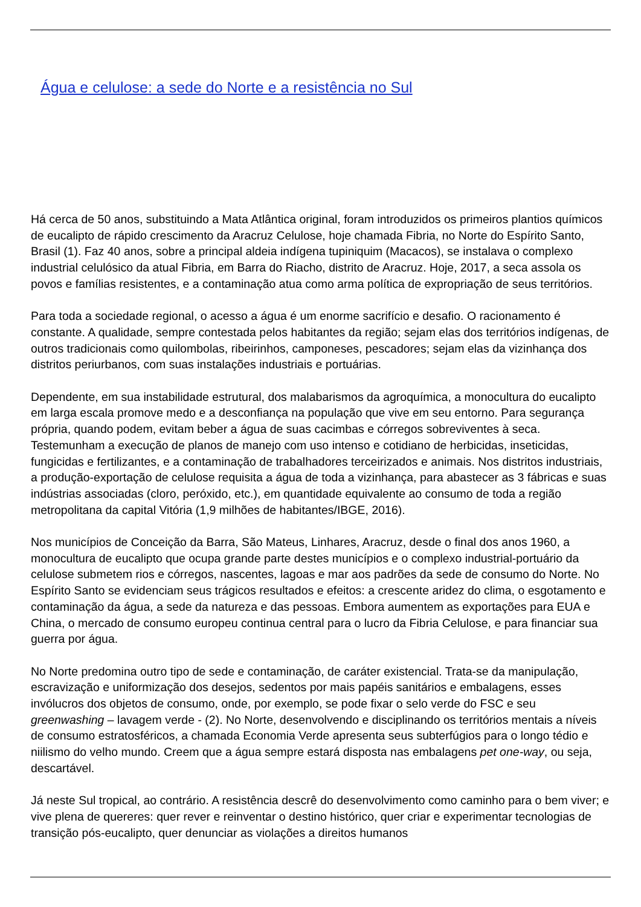Água e celulose: a sede do Norte e a resistência no Sul
Há cerca de 50 anos, substituindo a Mata Atlântica original, foram introduzidos os primeiros plantios químicos de eucalipto de rápido crescimento da Aracruz Celulose, hoje chamada Fibria, no Norte do Espírito Santo, Brasil (1). Faz 40 anos, sobre a principal aldeia indígena tupiniquim (Macacos), se instalava o complexo industrial celulósico da atual Fibria, em Barra do Riacho, distrito de Aracruz. Hoje, 2017, a seca assola os povos e famílias resistentes, e a contaminação atua como arma política de expropriação de seus territórios.
Para toda a sociedade regional, o acesso a água é um enorme sacrifício e desafio. O racionamento é constante. A qualidade, sempre contestada pelos habitantes da região; sejam elas dos territórios indígenas, de outros tradicionais como quilombolas, ribeirinhos, camponeses, pescadores; sejam elas da vizinhança dos distritos periurbanos, com suas instalações industriais e portuárias.
Dependente, em sua instabilidade estrutural, dos malabarismos da agroquímica, a monocultura do eucalipto em larga escala promove medo e a desconfiança na população que vive em seu entorno. Para segurança própria, quando podem, evitam beber a água de suas cacimbas e córregos sobreviventes à seca. Testemunham a execução de planos de manejo com uso intenso e cotidiano de herbicidas, inseticidas, fungicidas e fertilizantes, e a contaminação de trabalhadores terceirizados e animais. Nos distritos industriais, a produção-exportação de celulose requisita a água de toda a vizinhança, para abastecer as 3 fábricas e suas indústrias associadas (cloro, peróxido, etc.), em quantidade equivalente ao consumo de toda a região metropolitana da capital Vitória (1,9 milhões de habitantes/IBGE, 2016).
Nos municípios de Conceição da Barra, São Mateus, Linhares, Aracruz, desde o final dos anos 1960, a monocultura de eucalipto que ocupa grande parte destes municípios e o complexo industrial-portuário da celulose submetem rios e córregos, nascentes, lagoas e mar aos padrões da sede de consumo do Norte. No Espírito Santo se evidenciam seus trágicos resultados e efeitos: a crescente aridez do clima, o esgotamento e contaminação da água, a sede da natureza e das pessoas. Embora aumentem as exportações para EUA e China, o mercado de consumo europeu continua central para o lucro da Fibria Celulose, e para financiar sua guerra por água.
No Norte predomina outro tipo de sede e contaminação, de caráter existencial. Trata-se da manipulação, escravização e uniformização dos desejos, sedentos por mais papéis sanitários e embalagens, esses invólucros dos objetos de consumo, onde, por exemplo, se pode fixar o selo verde do FSC e seu greenwashing – lavagem verde - (2). No Norte, desenvolvendo e disciplinando os territórios mentais a níveis de consumo estratosféricos, a chamada Economia Verde apresenta seus subterfúgios para o longo tédio e niilismo do velho mundo. Creem que a água sempre estará disposta nas embalagens pet one-way, ou seja, descartável.
Já neste Sul tropical, ao contrário. A resistência descrê do desenvolvimento como caminho para o bem viver; e vive plena de quereres: quer rever e reinventar o destino histórico, quer criar e experimentar tecnologias de transição pós-eucalipto, quer denunciar as violações a direitos humanos